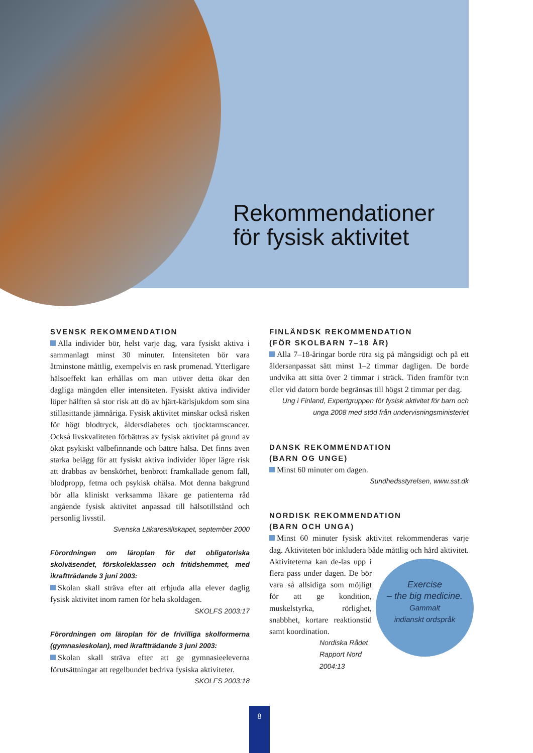Rekommendationer
för fysisk aktivitet
SVENSK REKOMMENDATION
Alla individer bör, helst varje dag, vara fysiskt aktiva i sammanlagt minst 30 minuter. Intensiteten bör vara åtminstone måttlig, exempelvis en rask promenad. Ytterligare hälsoeffekt kan erhållas om man utöver detta ökar den dagliga mängden eller intensiteten. Fysiskt aktiva individer löper hälften så stor risk att dö av hjärt-kärlsjukdom som sina stillasittande jämnåriga. Fysisk aktivitet minskar också risken för högt blodtryck, åldersdiabetes och tjocktarmscancer. Också livskvaliteten förbättras av fysisk aktivitet på grund av ökat psykiskt välbefinnande och bättre hälsa. Det finns även starka belägg för att fysiskt aktiva individer löper lägre risk att drabbas av benskörhet, benbrott framkallade genom fall, blodpropp, fetma och psykisk ohälsa. Mot denna bakgrund bör alla kliniskt verksamma läkare ge patienterna råd angående fysisk aktivitet anpassad till hälsotillstånd och personlig livsstil.
Svenska Läkaresällskapet, september 2000
Förordningen om läroplan för det obligatoriska skolväsendet, förskoleklassen och fritidshemmet, med ikraftträdande 3 juni 2003:
Skolan skall sträva efter att erbjuda alla elever daglig fysisk aktivitet inom ramen för hela skoldagen.
SKOLFS 2003:17
Förordningen om läroplan för de frivilliga skolformerna (gymnasieskolan), med ikraftträdande 3 juni 2003:
Skolan skall sträva efter att ge gymnasieeleverna förutsättningar att regelbundet bedriva fysiska aktiviteter.
SKOLFS 2003:18
FINLÄNDSK REKOMMENDATION
(FÖR SKOLBARN 7–18 ÅR)
Alla 7–18-åringar borde röra sig på mångsidigt och på ett åldersanpassat sätt minst 1–2 timmar dagligen. De borde undvika att sitta över 2 timmar i sträck. Tiden framför tv:n eller vid datorn borde begränsas till högst 2 timmar per dag.
Ung i Finland, Expertgruppen för fysisk aktivitet för barn och unga 2008 med stöd från undervisningsministeriet
DANSK REKOMMENDATION
(BARN OG UNGE)
Minst 60 minuter om dagen.
Sundhedsstyrelsen, www.sst.dk
NORDISK REKOMMENDATION
(BARN OCH UNGA)
Minst 60 minuter fysisk aktivitet rekommenderas varje dag. Aktiviteten bör inkludera både måttlig och hård aktivitet. Aktiviteterna kan de- Exercise
– the big medicine.
Gammalt
indianskt ordspråk las upp i flera pass under dagen. De bör vara så allsidiga som möjligt för att ge kondition, muskelstyrka, rörlighet, snabbhet, kortare reaktionstid samt koordination.
Nordiska Rådet
Rapport Nord 2004:13
8